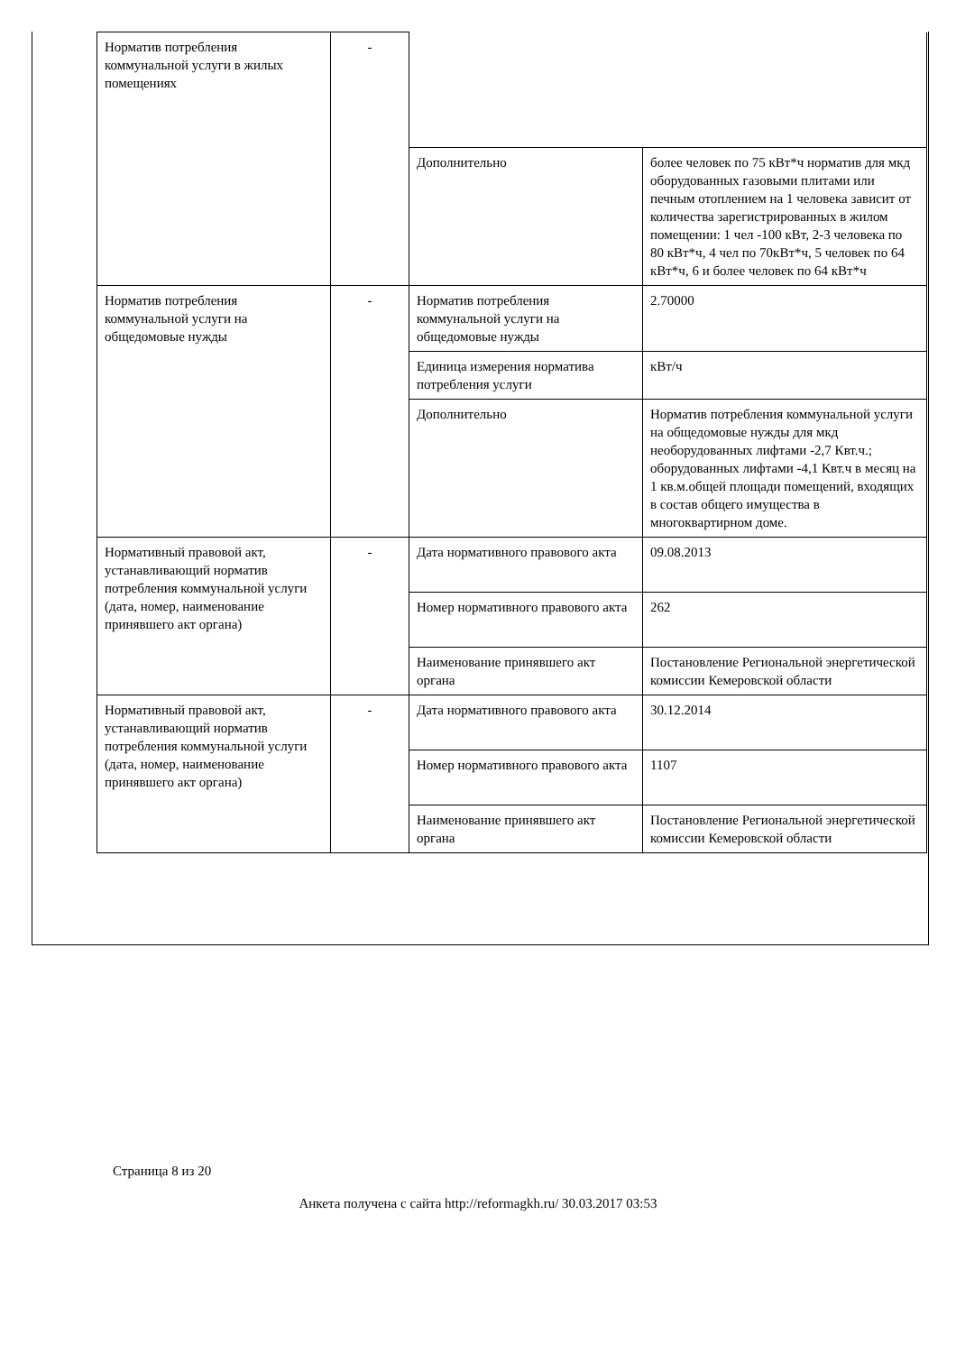| Норматив потребления коммунальной услуги в жилых помещениях | - | | |
| | | Дополнительно | более человек по 75 кВт*ч норматив для мкд оборудованных газовыми плитами или печным отоплением на 1 человека зависит от количества зарегистрированных в жилом помещении: 1 чел -100 кВт, 2-3 человека по 80 кВт*ч, 4 чел по 70кВт*ч, 5 человек по 64 кВт*ч, 6 и более человек по 64 кВт*ч |
| Норматив потребления коммунальной услуги на общедомовые нужды | - | Норматив потребления коммунальной услуги на общедомовые нужды | 2.70000 |
| | | Единица измерения норматива потребления услуги | кВт/ч |
| | | Дополнительно | Норматив потребления коммунальной услуги на общедомовые нужды для мкд необорудованных лифтами -2,7 Квт.ч.; оборудованных лифтами -4,1 Квт.ч в месяц на 1 кв.м.общей площади помещений, входящих в состав общего имущества в многоквартирном доме. |
| Нормативный правовой акт, устанавливающий норматив потребления коммунальной услуги (дата, номер, наименование принявшего акт органа) | - | Дата нормативного правового акта | 09.08.2013 |
| | | Номер нормативного правового акта | 262 |
| | | Наименование принявшего акт органа | Постановление Региональной энергетической комиссии Кемеровской области |
| Нормативный правовой акт, устанавливающий норматив потребления коммунальной услуги (дата, номер, наименование принявшего акт органа) | - | Дата нормативного правового акта | 30.12.2014 |
| | | Номер нормативного правового акта | 1107 |
| | | Наименование принявшего акт органа | Постановление Региональной энергетической комиссии Кемеровской области |
Страница 8 из 20
Анкета получена с сайта http://reformagkh.ru/ 30.03.2017 03:53